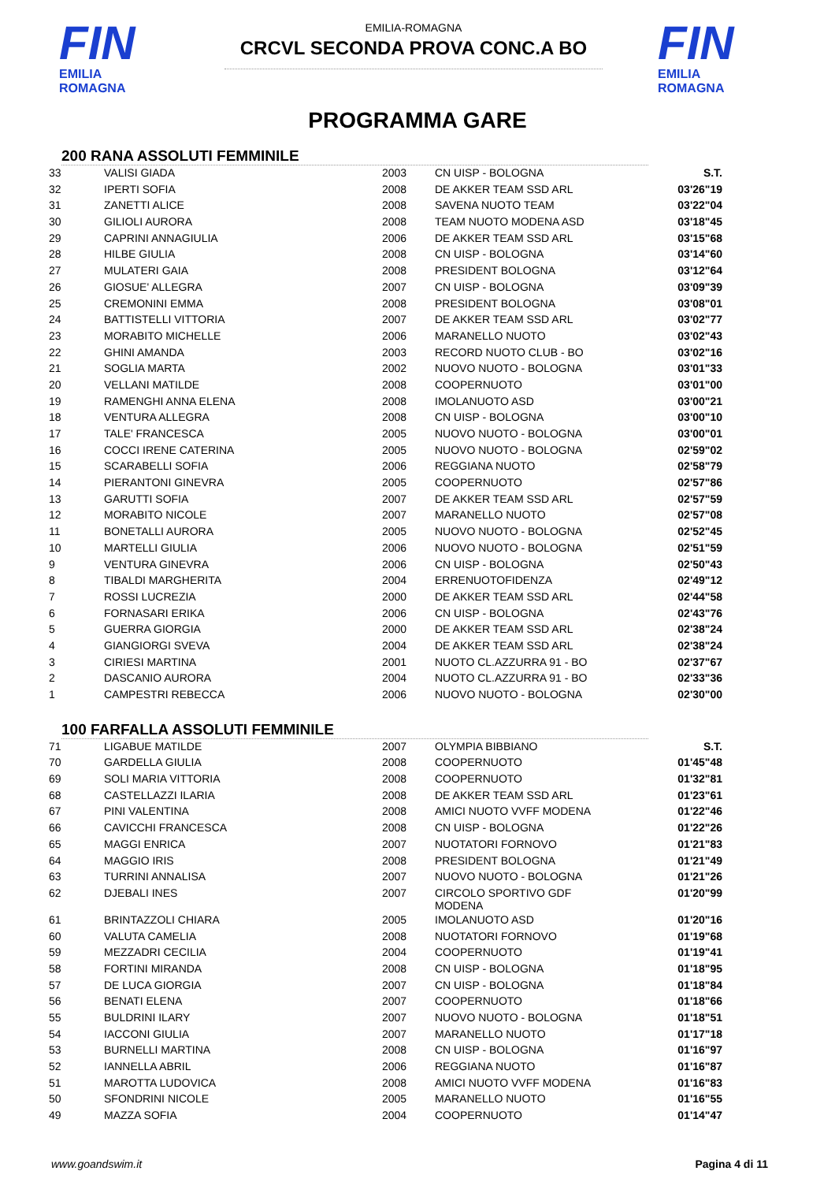FIN
EMILIA ROMAGNA
EMILIA-ROMAGNA
CRCVL SECONDA PROVA CONC.A BO
FIN
EMILIA ROMAGNA
PROGRAMMA GARE
200 RANA ASSOLUTI FEMMINILE
| 33 | VALISI GIADA | 2003 | CN UISP - BOLOGNA | S.T. |
| 32 | IPERTI SOFIA | 2008 | DE AKKER TEAM SSD ARL | 03'26"19 |
| 31 | ZANETTI ALICE | 2008 | SAVENA NUOTO TEAM | 03'22"04 |
| 30 | GILIOLI AURORA | 2008 | TEAM NUOTO MODENA ASD | 03'18"45 |
| 29 | CAPRINI ANNAGIULIA | 2006 | DE AKKER TEAM SSD ARL | 03'15"68 |
| 28 | HILBE GIULIA | 2008 | CN UISP - BOLOGNA | 03'14"60 |
| 27 | MULATERI GAIA | 2008 | PRESIDENT BOLOGNA | 03'12"64 |
| 26 | GIOSUE' ALLEGRA | 2007 | CN UISP - BOLOGNA | 03'09"39 |
| 25 | CREMONINI EMMA | 2008 | PRESIDENT BOLOGNA | 03'08"01 |
| 24 | BATTISTELLI VITTORIA | 2007 | DE AKKER TEAM SSD ARL | 03'02"77 |
| 23 | MORABITO MICHELLE | 2006 | MARANELLO NUOTO | 03'02"43 |
| 22 | GHINI AMANDA | 2003 | RECORD NUOTO CLUB - BO | 03'02"16 |
| 21 | SOGLIA MARTA | 2002 | NUOVO NUOTO - BOLOGNA | 03'01"33 |
| 20 | VELLANI MATILDE | 2008 | COOPERNUOTO | 03'01"00 |
| 19 | RAMENGHI ANNA ELENA | 2008 | IMOLANUOTO ASD | 03'00"21 |
| 18 | VENTURA ALLEGRA | 2008 | CN UISP - BOLOGNA | 03'00"10 |
| 17 | TALE' FRANCESCA | 2005 | NUOVO NUOTO - BOLOGNA | 03'00"01 |
| 16 | COCCI IRENE CATERINA | 2005 | NUOVO NUOTO - BOLOGNA | 02'59"02 |
| 15 | SCARABELLI SOFIA | 2006 | REGGIANA NUOTO | 02'58"79 |
| 14 | PIERANTONI GINEVRA | 2005 | COOPERNUOTO | 02'57"86 |
| 13 | GARUTTI SOFIA | 2007 | DE AKKER TEAM SSD ARL | 02'57"59 |
| 12 | MORABITO NICOLE | 2007 | MARANELLO NUOTO | 02'57"08 |
| 11 | BONETALLI AURORA | 2005 | NUOVO NUOTO - BOLOGNA | 02'52"45 |
| 10 | MARTELLI GIULIA | 2006 | NUOVO NUOTO - BOLOGNA | 02'51"59 |
| 9 | VENTURA GINEVRA | 2006 | CN UISP - BOLOGNA | 02'50"43 |
| 8 | TIBALDI MARGHERITA | 2004 | ERRENUOTOFIDENZA | 02'49"12 |
| 7 | ROSSI LUCREZIA | 2000 | DE AKKER TEAM SSD ARL | 02'44"58 |
| 6 | FORNASARI ERIKA | 2006 | CN UISP - BOLOGNA | 02'43"76 |
| 5 | GUERRA GIORGIA | 2000 | DE AKKER TEAM SSD ARL | 02'38"24 |
| 4 | GIANGIORGI SVEVA | 2004 | DE AKKER TEAM SSD ARL | 02'38"24 |
| 3 | CIRIESI MARTINA | 2001 | NUOTO CL.AZZURRA 91 - BO | 02'37"67 |
| 2 | DASCANIO AURORA | 2004 | NUOTO CL.AZZURRA 91 - BO | 02'33"36 |
| 1 | CAMPESTRI REBECCA | 2006 | NUOVO NUOTO - BOLOGNA | 02'30"00 |
100 FARFALLA ASSOLUTI FEMMINILE
| 71 | LIGABUE MATILDE | 2007 | OLYMPIA BIBBIANO | S.T. |
| 70 | GARDELLA GIULIA | 2008 | COOPERNUOTO | 01'45"48 |
| 69 | SOLI MARIA VITTORIA | 2008 | COOPERNUOTO | 01'32"81 |
| 68 | CASTELLAZZI ILARIA | 2008 | DE AKKER TEAM SSD ARL | 01'23"61 |
| 67 | PINI VALENTINA | 2008 | AMICI NUOTO VVFF MODENA | 01'22"46 |
| 66 | CAVICCHI FRANCESCA | 2008 | CN UISP - BOLOGNA | 01'22"26 |
| 65 | MAGGI ENRICA | 2007 | NUOTATORI FORNOVO | 01'21"83 |
| 64 | MAGGIO IRIS | 2008 | PRESIDENT BOLOGNA | 01'21"49 |
| 63 | TURRINI ANNALISA | 2007 | NUOVO NUOTO - BOLOGNA | 01'21"26 |
| 62 | DJEBALI INES | 2007 | CIRCOLO SPORTIVO GDF MODENA | 01'20"99 |
| 61 | BRINTAZZOLI CHIARA | 2005 | IMOLANUOTO ASD | 01'20"16 |
| 60 | VALUTA CAMELIA | 2008 | NUOTATORI FORNOVO | 01'19"68 |
| 59 | MEZZADRI CECILIA | 2004 | COOPERNUOTO | 01'19"41 |
| 58 | FORTINI MIRANDA | 2008 | CN UISP - BOLOGNA | 01'18"95 |
| 57 | DE LUCA GIORGIA | 2007 | CN UISP - BOLOGNA | 01'18"84 |
| 56 | BENATI ELENA | 2007 | COOPERNUOTO | 01'18"66 |
| 55 | BULDRINI ILARY | 2007 | NUOVO NUOTO - BOLOGNA | 01'18"51 |
| 54 | IACCONI GIULIA | 2007 | MARANELLO NUOTO | 01'17"18 |
| 53 | BURNELLI MARTINA | 2008 | CN UISP - BOLOGNA | 01'16"97 |
| 52 | IANNELLA ABRIL | 2006 | REGGIANA NUOTO | 01'16"87 |
| 51 | MAROTTA LUDOVICA | 2008 | AMICI NUOTO VVFF MODENA | 01'16"83 |
| 50 | SFONDRINI NICOLE | 2005 | MARANELLO NUOTO | 01'16"55 |
| 49 | MAZZA SOFIA | 2004 | COOPERNUOTO | 01'14"47 |
www.goandswim.it Pagina 4 di 11